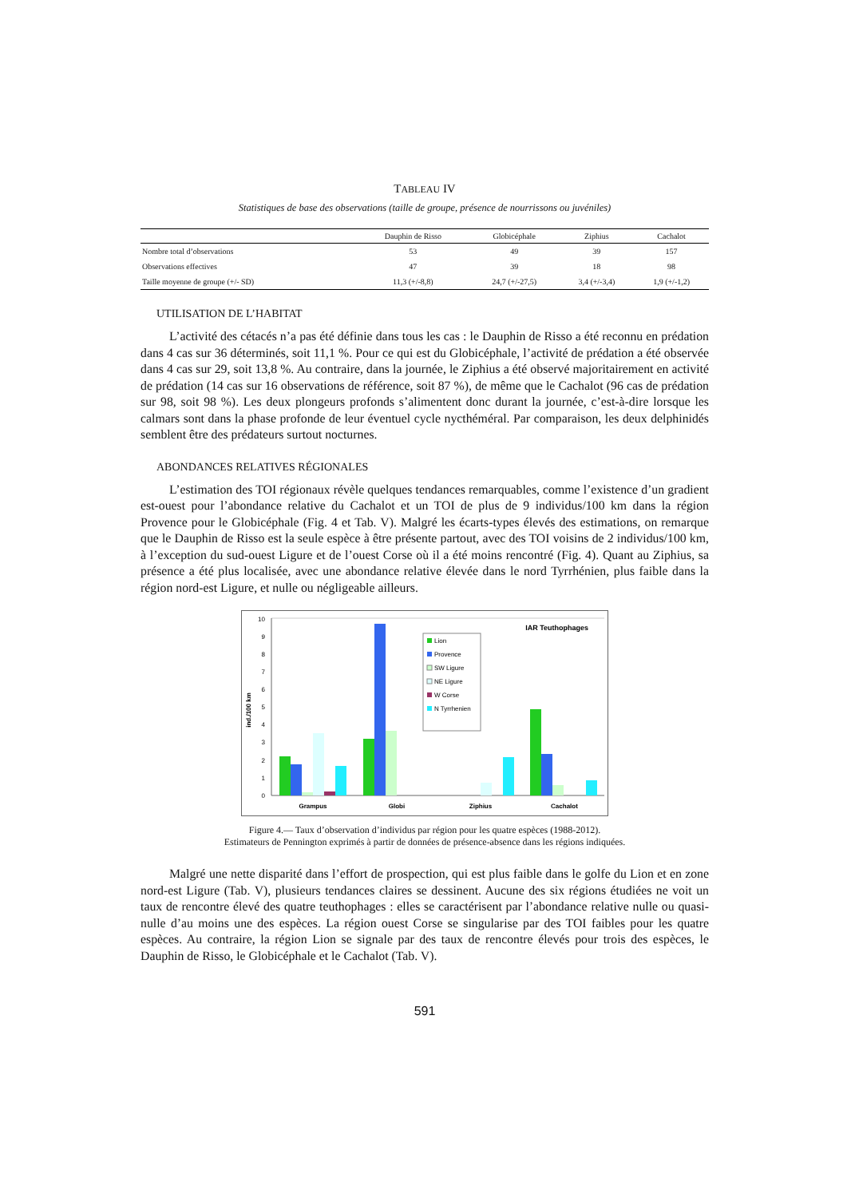TABLEAU IV
Statistiques de base des observations (taille de groupe, présence de nourrissons ou juvéniles)
| | Dauphin de Risso | Globicéphale | Ziphius | Cachalot |
| --- | --- | --- | --- | --- |
| Nombre total d’observations | 53 | 49 | 39 | 157 |
| Observations effectives | 47 | 39 | 18 | 98 |
| Taille moyenne de groupe (+/- SD) | 11,3 (+/-8,8) | 24,7 (+/-27,5) | 3,4 (+/-3,4) | 1,9 (+/-1,2) |
UTILISATION DE L’HABITAT
L’activité des cétacés n’a pas été définie dans tous les cas : le Dauphin de Risso a été reconnu en prédation dans 4 cas sur 36 déterminés, soit 11,1 %. Pour ce qui est du Globicéphale, l’activité de prédation a été observée dans 4 cas sur 29, soit 13,8 %. Au contraire, dans la journée, le Ziphius a été observé majoritairement en activité de prédation (14 cas sur 16 observations de référence, soit 87 %), de même que le Cachalot (96 cas de prédation sur 98, soit 98 %). Les deux plongeurs profonds s’alimentent donc durant la journée, c’est-à-dire lorsque les calmars sont dans la phase profonde de leur éventuel cycle nycthéméral. Par comparaison, les deux delphinidés semblent être des prédateurs surtout nocturnes.
ABONDANCES RELATIVES RÉGIONALES
L’estimation des TOI régionaux révèle quelques tendances remarquables, comme l’existence d’un gradient est-ouest pour l’abondance relative du Cachalot et un TOI de plus de 9 individus/100 km dans la région Provence pour le Globicéphale (Fig. 4 et Tab. V). Malgré les écarts-types élevés des estimations, on remarque que le Dauphin de Risso est la seule espèce à être présente partout, avec des TOI voisins de 2 individus/100 km, à l’exception du sud-ouest Ligure et de l’ouest Corse où il a été moins rencontré (Fig. 4). Quant au Ziphius, sa présence a été plus localisée, avec une abondance relative élevée dans le nord Tyrrhénien, plus faible dans la région nord-est Ligure, et nulle ou négligeable ailleurs.
0
1
2
3
4
5
6
7
8
9
10
ind./100 km
IAR Teuthophages
Grampus
Globi
Ziphius
Cachalot
Lion
Provence
SW Ligure
NE Ligure
W Corse
N Tyrrhenien
Figure 4.— Taux d’observation d’individus par région pour les quatre espèces (1988-2012).
Estimateurs de Pennington exprimés à partir de données de présence-absence dans les régions indiquées.
Malgré une nette disparité dans l’effort de prospection, qui est plus faible dans le golfe du Lion et en zone nord-est Ligure (Tab. V), plusieurs tendances claires se dessinent. Aucune des six régions étudiées ne voit un taux de rencontre élevé des quatre teuthophages : elles se caractérisent par l’abondance relative nulle ou quasi-nulle d’au moins une des espèces. La région ouest Corse se singularise par des TOI faibles pour les quatre espèces. Au contraire, la région Lion se signale par des taux de rencontre élevés pour trois des espèces, le Dauphin de Risso, le Globicéphale et le Cachalot (Tab. V).
591